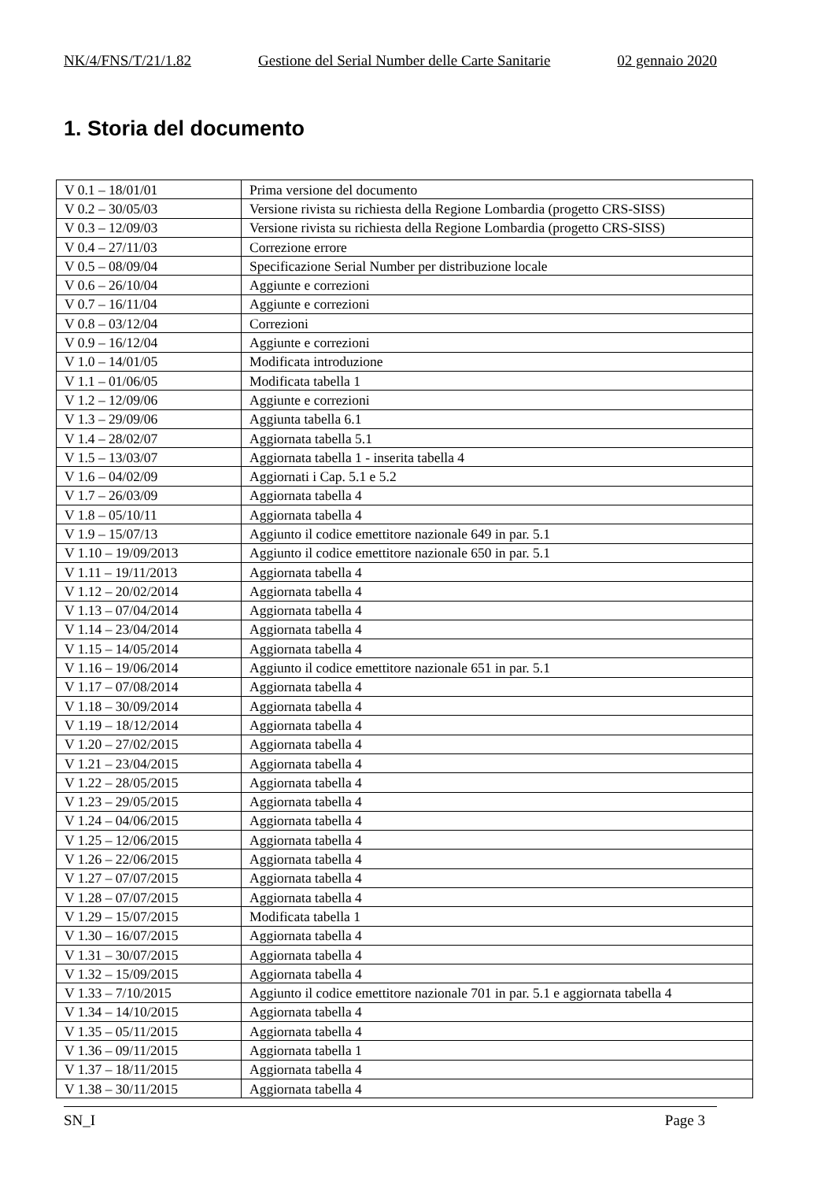NK/4/FNS/T/21/1.82 Gestione del Serial Number delle Carte Sanitarie 02 gennaio 2020
1. Storia del documento
| V 0.1 – 18/01/01 | Prima versione del documento |
| V 0.2 – 30/05/03 | Versione rivista su richiesta della Regione Lombardia (progetto CRS-SISS) |
| V 0.3 – 12/09/03 | Versione rivista su richiesta della Regione Lombardia (progetto CRS-SISS) |
| V 0.4 – 27/11/03 | Correzione errore |
| V 0.5 – 08/09/04 | Specificazione Serial Number per distribuzione locale |
| V 0.6 – 26/10/04 | Aggiunte e correzioni |
| V 0.7 – 16/11/04 | Aggiunte e correzioni |
| V 0.8 – 03/12/04 | Correzioni |
| V 0.9 – 16/12/04 | Aggiunte e correzioni |
| V 1.0 – 14/01/05 | Modificata introduzione |
| V 1.1 – 01/06/05 | Modificata tabella 1 |
| V 1.2 – 12/09/06 | Aggiunte e correzioni |
| V 1.3 – 29/09/06 | Aggiunta tabella 6.1 |
| V 1.4 – 28/02/07 | Aggiornata tabella 5.1 |
| V 1.5 – 13/03/07 | Aggiornata tabella 1 - inserita tabella 4 |
| V 1.6 – 04/02/09 | Aggiornati i Cap. 5.1 e 5.2 |
| V 1.7 – 26/03/09 | Aggiornata tabella 4 |
| V 1.8 – 05/10/11 | Aggiornata tabella 4 |
| V 1.9 – 15/07/13 | Aggiunto il codice emettitore nazionale 649 in par. 5.1 |
| V 1.10 – 19/09/2013 | Aggiunto il codice emettitore nazionale 650 in par. 5.1 |
| V 1.11 – 19/11/2013 | Aggiornata tabella 4 |
| V 1.12 – 20/02/2014 | Aggiornata tabella 4 |
| V 1.13 – 07/04/2014 | Aggiornata tabella 4 |
| V 1.14 – 23/04/2014 | Aggiornata tabella 4 |
| V 1.15 – 14/05/2014 | Aggiornata tabella 4 |
| V 1.16 – 19/06/2014 | Aggiunto il codice emettitore nazionale 651 in par. 5.1 |
| V 1.17 – 07/08/2014 | Aggiornata tabella 4 |
| V 1.18 – 30/09/2014 | Aggiornata tabella 4 |
| V 1.19 – 18/12/2014 | Aggiornata tabella 4 |
| V 1.20 – 27/02/2015 | Aggiornata tabella 4 |
| V 1.21 – 23/04/2015 | Aggiornata tabella 4 |
| V 1.22 – 28/05/2015 | Aggiornata tabella 4 |
| V 1.23 – 29/05/2015 | Aggiornata tabella 4 |
| V 1.24 – 04/06/2015 | Aggiornata tabella 4 |
| V 1.25 – 12/06/2015 | Aggiornata tabella 4 |
| V 1.26 – 22/06/2015 | Aggiornata tabella 4 |
| V 1.27 – 07/07/2015 | Aggiornata tabella 4 |
| V 1.28 – 07/07/2015 | Aggiornata tabella 4 |
| V 1.29 – 15/07/2015 | Modificata tabella 1 |
| V 1.30 – 16/07/2015 | Aggiornata tabella 4 |
| V 1.31 – 30/07/2015 | Aggiornata tabella 4 |
| V 1.32 – 15/09/2015 | Aggiornata tabella 4 |
| V 1.33 – 7/10/2015 | Aggiunto il codice emettitore nazionale 701 in par. 5.1 e aggiornata tabella 4 |
| V 1.34 – 14/10/2015 | Aggiornata tabella 4 |
| V 1.35 – 05/11/2015 | Aggiornata tabella 4 |
| V 1.36 – 09/11/2015 | Aggiornata tabella 1 |
| V 1.37 – 18/11/2015 | Aggiornata tabella 4 |
| V 1.38 – 30/11/2015 | Aggiornata tabella 4 |
SN_I Page 3